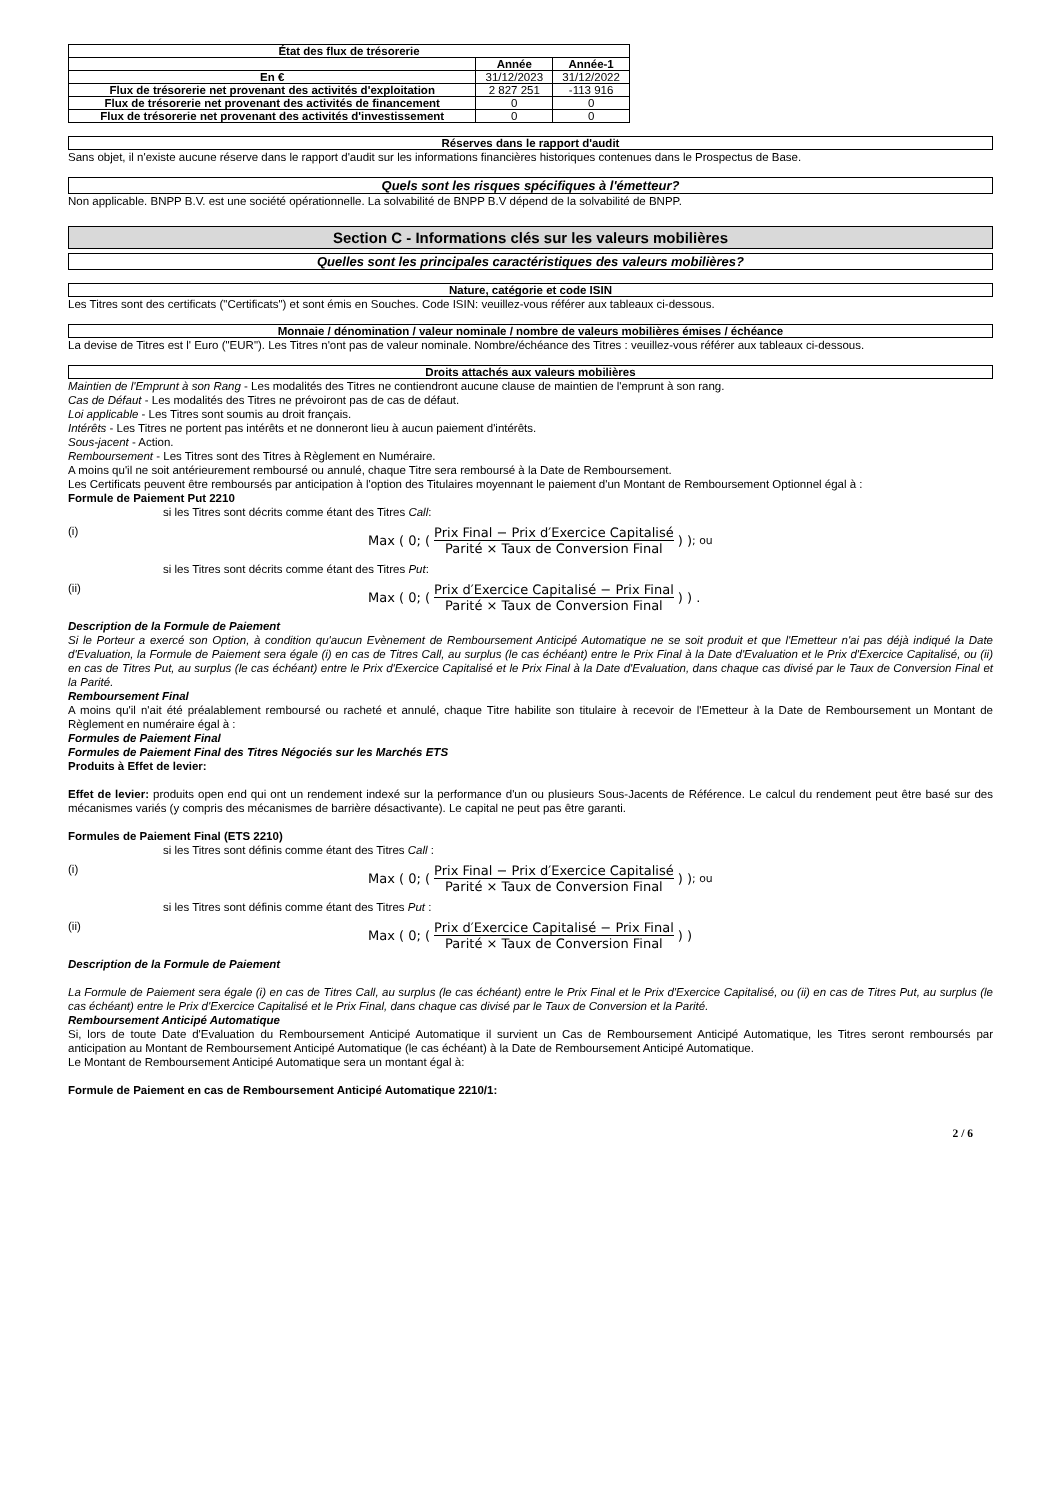| État des flux de trésorerie | | |
| --- | --- | --- |
| | Année | Année-1 |
| En € | 31/12/2023 | 31/12/2022 |
| Flux de trésorerie net provenant des activités d'exploitation | 2 827 251 | -113 916 |
| Flux de trésorerie net provenant des activités de financement | 0 | 0 |
| Flux de trésorerie net provenant des activités d'investissement | 0 | 0 |
Réserves dans le rapport d'audit
Sans objet, il n'existe aucune réserve dans le rapport d'audit sur les informations financières historiques contenues dans le Prospectus de Base.
Quels sont les risques spécifiques à l'émetteur?
Non applicable. BNPP B.V. est une société opérationnelle. La solvabilité de BNPP B.V dépend de la solvabilité de BNPP.
Section C - Informations clés sur les valeurs mobilières
Quelles sont les principales caractéristiques des valeurs mobilières?
Nature, catégorie et code ISIN
Les Titres sont des certificats ("Certificats") et sont émis en Souches. Code ISIN: veuillez-vous référer aux tableaux ci-dessous.
Monnaie / dénomination / valeur nominale / nombre de valeurs mobilières émises / échéance
La devise de Titres est l' Euro ("EUR"). Les Titres n'ont pas de valeur nominale. Nombre/échéance des Titres : veuillez-vous référer aux tableaux ci-dessous.
Droits attachés aux valeurs mobilières
Maintien de l'Emprunt à son Rang - Les modalités des Titres ne contiendront aucune clause de maintien de l'emprunt à son rang.
Cas de Défaut - Les modalités des Titres ne prévoiront pas de cas de défaut.
Loi applicable - Les Titres sont soumis au droit français.
Intérêts - Les Titres ne portent pas intérêts et ne donneront lieu à aucun paiement d'intérêts.
Sous-jacent - Action.
Remboursement - Les Titres sont des Titres à Règlement en Numéraire.
A moins qu'il ne soit antérieurement remboursé ou annulé, chaque Titre sera remboursé à la Date de Remboursement.
Les Certificats peuvent être remboursés par anticipation à l'option des Titulaires moyennant le paiement d'un Montant de Remboursement Optionnel égal à :
Formule de Paiement Put 2210
si les Titres sont décrits comme étant des Titres Call:
(i) Max ( 0; ( Prix Final − Prix d′Exercice Capitalisé Parité × Taux de Conversion Final ) ) ; ou
si les Titres sont décrits comme étant des Titres Put:
(ii) Max ( 0; ( Prix d′Exercice Capitalisé − Prix Final Parité × Taux de Conversion Final ) ) .
Description de la Formule de Paiement
Si le Porteur a exercé son Option, à condition qu'aucun Evènement de Remboursement Anticipé Automatique ne se soit produit et que l'Emetteur n'ai pas déjà indiqué la Date d'Evaluation, la Formule de Paiement sera égale (i) en cas de Titres Call, au surplus (le cas échéant) entre le Prix Final à la Date d'Evaluation et le Prix d'Exercice Capitalisé, ou (ii) en cas de Titres Put, au surplus (le cas échéant) entre le Prix d'Exercice Capitalisé et le Prix Final à la Date d'Evaluation, dans chaque cas divisé par le Taux de Conversion Final et la Parité.
Remboursement Final
A moins qu'il n'ait été préalablement remboursé ou racheté et annulé, chaque Titre habilite son titulaire à recevoir de l'Emetteur à la Date de Remboursement un Montant de Règlement en numéraire égal à :
Formules de Paiement Final
Formules de Paiement Final des Titres Négociés sur les Marchés ETS
Produits à Effet de levier:
Effet de levier: produits open end qui ont un rendement indexé sur la performance d'un ou plusieurs Sous-Jacents de Référence. Le calcul du rendement peut être basé sur des mécanismes variés (y compris des mécanismes de barrière désactivante). Le capital ne peut pas être garanti.
Formules de Paiement Final (ETS 2210)
si les Titres sont définis comme étant des Titres Call :
(i) Max ( 0; ( Prix Final − Prix d′Exercice Capitalisé Parité × Taux de Conversion Final ) ) ; ou
si les Titres sont définis comme étant des Titres Put :
(ii) Max ( 0; ( Prix d′Exercice Capitalisé − Prix Final Parité × Taux de Conversion Final ) )
Description de la Formule de Paiement
La Formule de Paiement sera égale (i) en cas de Titres Call, au surplus (le cas échéant) entre le Prix Final et le Prix d'Exercice Capitalisé, ou (ii) en cas de Titres Put, au surplus (le cas échéant) entre le Prix d'Exercice Capitalisé et le Prix Final, dans chaque cas divisé par le Taux de Conversion et la Parité.
Remboursement Anticipé Automatique
Si, lors de toute Date d'Evaluation du Remboursement Anticipé Automatique il survient un Cas de Remboursement Anticipé Automatique, les Titres seront remboursés par anticipation au Montant de Remboursement Anticipé Automatique (le cas échéant) à la Date de Remboursement Anticipé Automatique.
Le Montant de Remboursement Anticipé Automatique sera un montant égal à:
Formule de Paiement en cas de Remboursement Anticipé Automatique 2210/1:
2 / 6